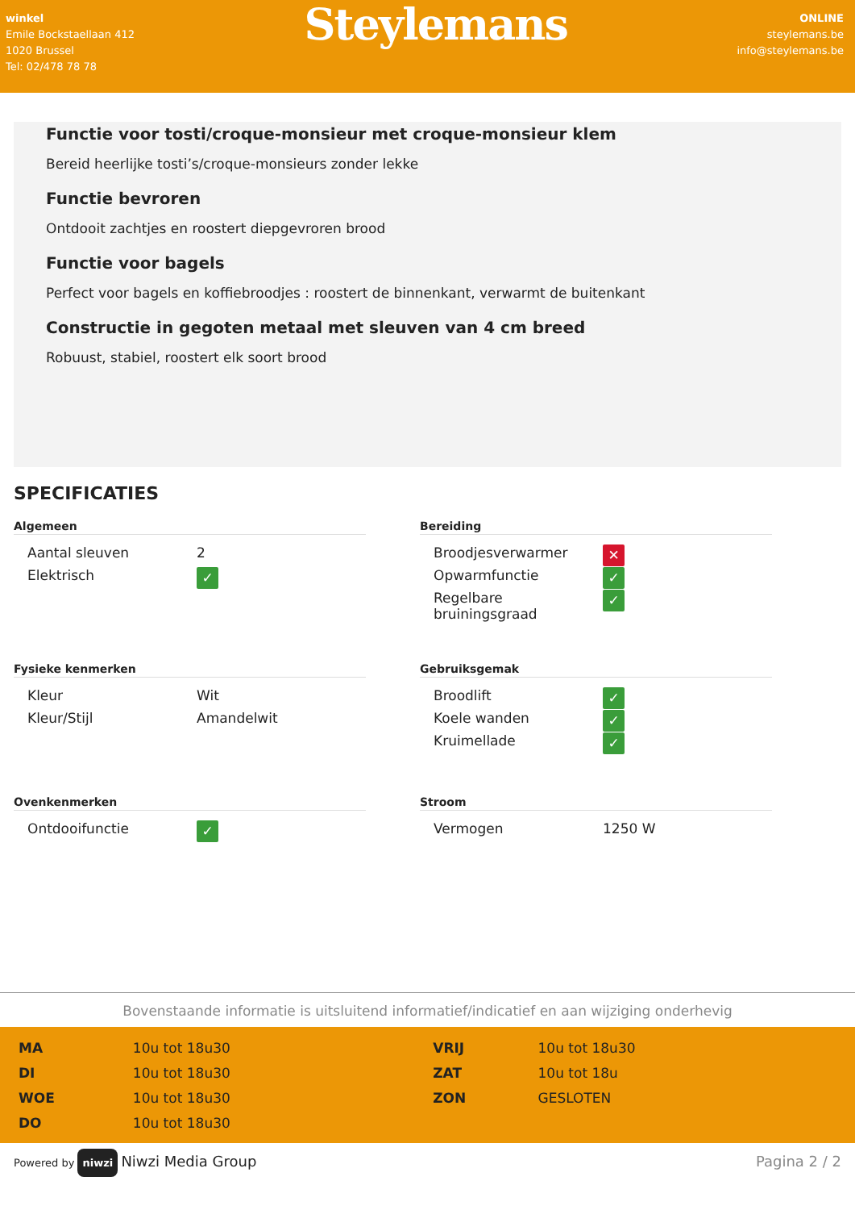winkel
Emile Bockstaellaan 412
1020 Brussel
Tel: 02/478 78 78
Steylemans
ONLINE
steylemans.be
info@steylemans.be
Functie voor tosti/croque-monsieur met croque-monsieur klem
Bereid heerlijke tosti’s/croque-monsieurs zonder lekke
Functie bevroren
Ontdooit zachtjes en roostert diepgevroren brood
Functie voor bagels
Perfect voor bagels en koffiebroodjes : roostert de binnenkant, verwarmt de buitenkant
Constructie in gegoten metaal met sleuven van 4 cm breed
Robuust, stabiel, roostert elk soort brood
SPECIFICATIES
Algemeen
| Aantal sleuven | 2 |
| Elektrisch | ✓ |
Bereiding
| Broodjesverwarmer | ✕ |
| Opwarmfunctie | ✓ |
| Regelbare bruiningsgraad | ✓ |
Fysieke kenmerken
| Kleur | Wit |
| Kleur/Stijl | Amandelwit |
Gebruiksgemak
| Broodlift | ✓ |
| Koele wanden | ✓ |
| Kruimellade | ✓ |
Ovenkenmerken
| Ontdooifunctie | ✓ |
Stroom
| Vermogen | 1250 W |
Bovenstaande informatie is uitsluitend informatief/indicatief en aan wijziging onderhevig
| MA | 10u tot 18u30 | VRIJ | 10u tot 18u30 |
| DI | 10u tot 18u30 | ZAT | 10u tot 18u |
| WOE | 10u tot 18u30 | ZON | GESLOTEN |
| DO | 10u tot 18u30 | | |
Powered by niwzi Niwzi Media Group Pagina 2 / 2